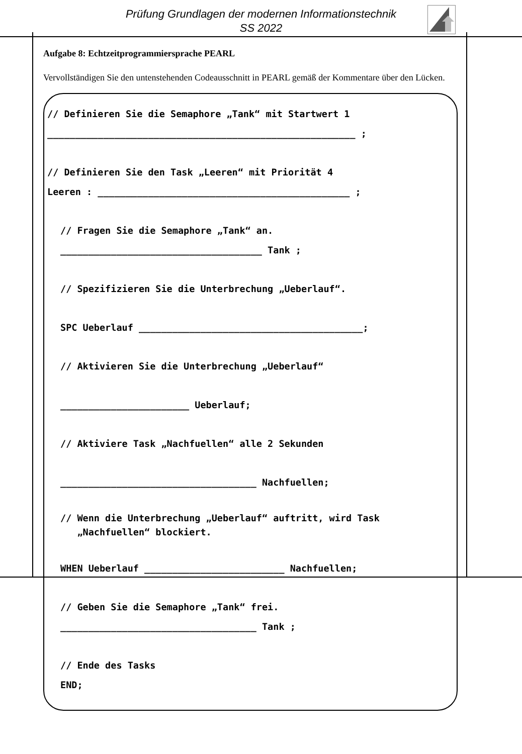Prüfung Grundlagen der modernen Informationstechnik
SS 2022
Aufgabe 8: Echtzeitprogrammiersprache PEARL
Vervollständigen Sie den untenstehenden Codeausschnitt in PEARL gemäß der Kommentare über den Lücken.
// Definieren Sie die Semaphore „Tank“ mit Startwert 1
_______________________________________________________ ;
// Definieren Sie den Task „Leeren“ mit Priorität 4
Leeren : _____________________________________________ ;
// Fragen Sie die Semaphore „Tank“ an.
____________________________________ Tank ;
// Spezifizieren Sie die Unterbrechung „Ueberlauf“.
SPC Ueberlauf ________________________________________;
// Aktivieren Sie die Unterbrechung „Ueberlauf“
_______________________ Ueberlauf;
// Aktiviere Task „Nachfuellen“ alle 2 Sekunden
___________________________________ Nachfuellen;
// Wenn die Unterbrechung „Ueberlauf“ auftritt, wird Task
„Nachfuellen“ blockiert.
WHEN Ueberlauf _________________________ Nachfuellen;
// Geben Sie die Semaphore „Tank“ frei.
___________________________________ Tank ;
// Ende des Tasks
END;